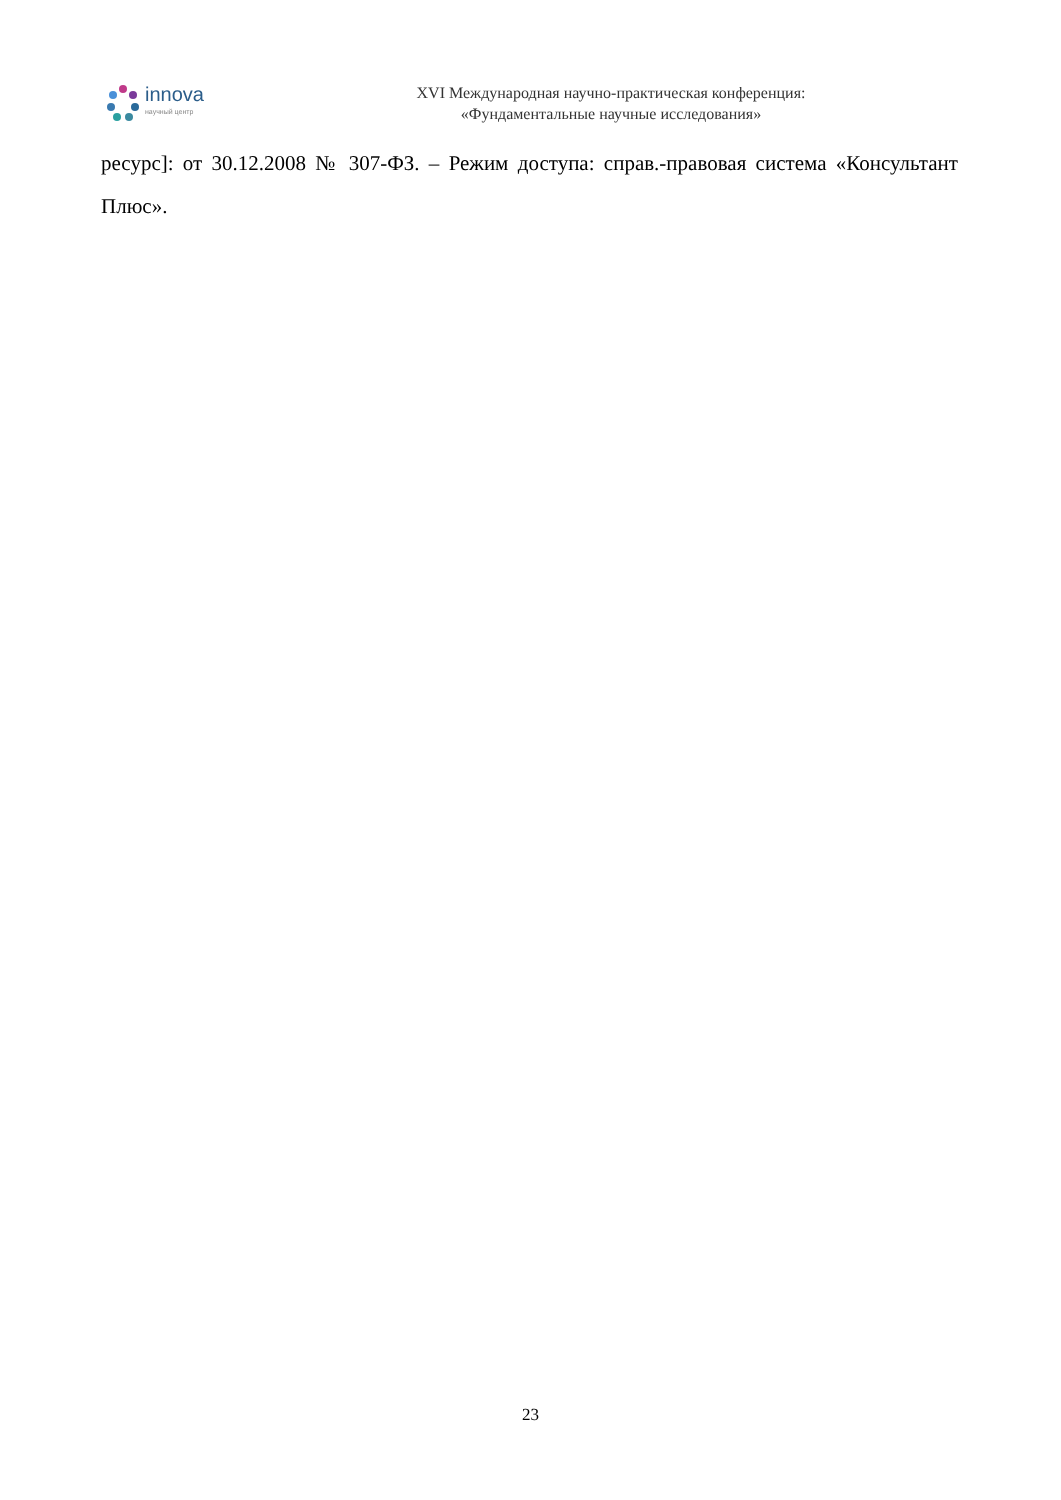innova
научный центр
XVI Международная научно-практическая конференция:
«Фундаментальные научные исследования»
ресурс]: от 30.12.2008 № 307-ФЗ. – Режим доступа: справ.-правовая система «Консультант Плюс».
23